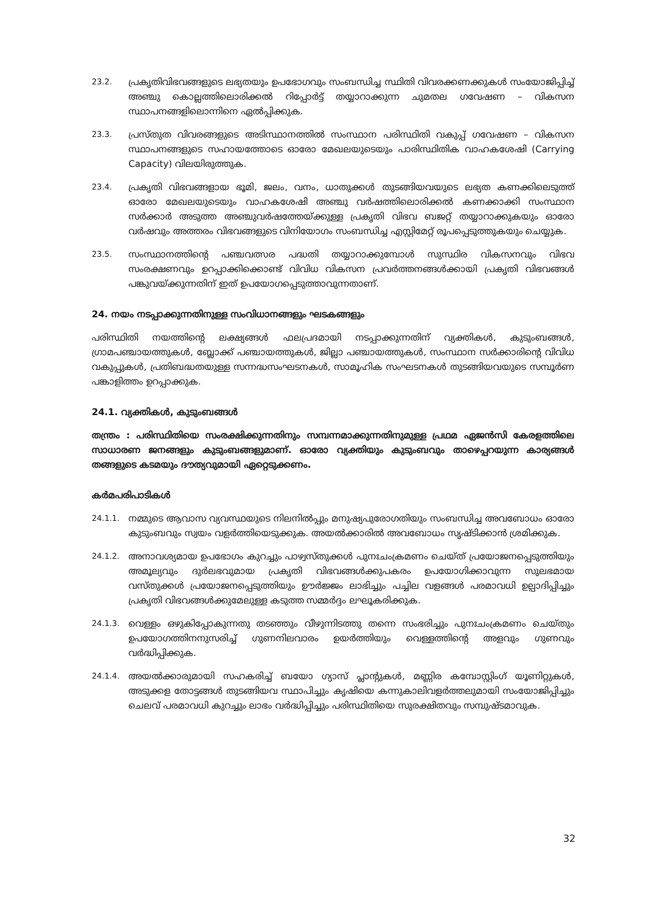23.2.
പ്രകൃതിവിഭവങ്ങളുടെ ലഭ്യതയും ഉപഭോഗവും സംബന്ധിച്ച സ്ഥിതി വിവരക്കണക്കുകൾ സംയോജിപ്പിച്ച് അഞ്ചു കൊല്ലത്തിലൊരിക്കൽ റിപ്പോർട്ട് തയ്യാറാക്കുന്ന ചുമതല ഗവേഷണ – വികസന സ്ഥാപനങ്ങളിലൊന്നിനെ ഏൽപ്പിക്കുക.
23.3.
പ്രസ്തുത വിവരങ്ങളുടെ അടിസ്ഥാനത്തിൽ സംസ്ഥാന പരിസ്ഥിതി വകുപ്പ് ഗവേഷണ – വികസന സ്ഥാപനങ്ങളുടെ സഹായത്തോടെ ഓരോ മേഖലയുടെയും പാരിസ്ഥിതിക വാഹകശേഷി (Carrying Capacity) വിലയിരുത്തുക.
23.4.
പ്രകൃതി വിഭവങ്ങളായ ഭൂമി, ജലം, വനം, ധാതുക്കൾ തുടങ്ങിയവയുടെ ലഭ്യത കണക്കിലെടുത്ത് ഓരോ മേഖലയുടെയും വാഹകശേഷി അഞ്ചു വർഷത്തിലൊരിക്കൽ കണക്കാക്കി സംസ്ഥാന സർക്കാർ അടുത്ത അഞ്ചുവർഷത്തേയ്ക്കുള്ള പ്രകൃതി വിഭവ ബജറ്റ് തയ്യാറാക്കുകയും ഓരോ വർഷവും അത്തരം വിഭവങ്ങളുടെ വിനിയോഗം സംബന്ധിച്ച എസ്റ്റിമേറ്റ് രൂപപ്പെടുത്തുകയും ചെയ്യുക.
23.5.
സംസ്ഥാനത്തിന്റെ പഞ്ചവത്സര പദ്ധതി തയ്യാറാക്കുമ്പോൾ സുസ്ഥിര വികസനവും വിഭവ സംരക്ഷണവും ഉറപ്പാക്കിക്കൊണ്ട് വിവിധ വികസന പ്രവർത്തനങ്ങൾക്കായി പ്രകൃതി വിഭവങ്ങൾ പങ്കുവയ്ക്കുന്നതിന് ഇത് ഉപയോഗപ്പെടുത്താവുന്നതാണ്.
24. നയം നടപ്പാക്കുന്നതിനുള്ള സംവിധാനങ്ങളും ഘടകങ്ങളും
പരിസ്ഥിതി നയത്തിന്റെ ലക്ഷ്യങ്ങൾ ഫലപ്രദമായി നടപ്പാക്കുന്നതിന് വ്യക്തികൾ, കുടുംബങ്ങൾ, ഗ്രാമപഞ്ചായത്തുകൾ, ബ്ലോക്ക് പഞ്ചായത്തുകൾ, ജില്ലാ പഞ്ചായത്തുകൾ, സംസ്ഥാന സർക്കാരിന്റെ വിവിധ വകുപ്പുകൾ, പ്രതിബദ്ധതയുള്ള സന്നദ്ധസംഘടനകൾ, സാമൂഹിക സംഘടനകൾ തുടങ്ങിയവയുടെ സമ്പൂർണ പങ്കാളിത്തം ഉറപ്പാക്കുക.
24.1. വ്യക്തികൾ, കുടുംബങ്ങൾ
തന്ത്രം : പരിസ്ഥിതിയെ സംരക്ഷിക്കുന്നതിനും സമ്പന്നമാക്കുന്നതിനുമുള്ള പ്രഥമ ഏജൻസി കേരളത്തിലെ സാധാരണ ജനങ്ങളും കുടുംബങ്ങളുമാണ്. ഓരോ വ്യക്തിയും കുടുംബവും താഴെപ്പറയുന്ന കാര്യങ്ങൾ തങ്ങളുടെ കടമയും ദൗത്യവുമായി ഏറ്റെടുക്കണം.
കർമപരിപാടികൾ
24.1.1.
നമ്മുടെ ആവാസ വ്യവസ്ഥയുടെ നിലനിൽപ്പും മനുഷ്യപുരോഗതിയും സംബന്ധിച്ച അവബോധം ഓരോ കുടുംബവും സ്വയം വളർത്തിയെടുക്കുക. അയൽക്കാരിൽ അവബോധം സൃഷ്ടിക്കാൻ ശ്രമിക്കുക.
24.1.2.
അനാവശ്യമായ ഉപഭോഗം കുറച്ചും പാഴ്വസ്തുക്കൾ പുനഃചംക്രമണം ചെയ്ത് പ്രയോജനപ്പെടുത്തിയും അമൂല്യവും ദുർലഭവുമായ പ്രകൃതി വിഭവങ്ങൾക്കുപകരം ഉപയോഗിക്കാവുന്ന സുലഭമായ വസ്തുക്കൾ പ്രയോജനപ്പെടുത്തിയും ഊർജ്ജം ലാഭിച്ചും പച്ചില വളങ്ങൾ പരമാവധി ഉല്പാദിപ്പിച്ചും പ്രകൃതി വിഭവങ്ങൾക്കുമേലുള്ള കടുത്ത സമ്മർദ്ദം ലഘൂകരിക്കുക.
24.1.3.
വെള്ളം ഒഴുകിപ്പോകുന്നതു തടഞ്ഞും വീഴുന്നിടത്തു തന്നെ സംഭരിച്ചും പുനഃചംക്രമണം ചെയ്തും ഉപയോഗത്തിനനുസരിച്ച് ഗുണനിലവാരം ഉയർത്തിയും വെള്ളത്തിന്റെ അളവും ഗുണവും വർദ്ധിപ്പിക്കുക.
24.1.4.
അയൽക്കാരുമായി സഹകരിച്ച് ബയോ ഗ്യാസ് പ്ലാന്റുകൾ, മണ്ണിര കമ്പോസ്റ്റിംഗ് യൂണിറ്റുകൾ, അടുക്കള തോട്ടങ്ങൾ തുടങ്ങിയവ സ്ഥാപിച്ചും കൃഷിയെ കന്നുകാലിവളർത്തലുമായി സംയോജിപ്പിച്ചും ചെലവ് പരമാവധി കുറച്ചും ലാഭം വർദ്ധിപ്പിച്ചും പരിസ്ഥിതിയെ സുരക്ഷിതവും സമ്പുഷ്ടമാവുക.
32